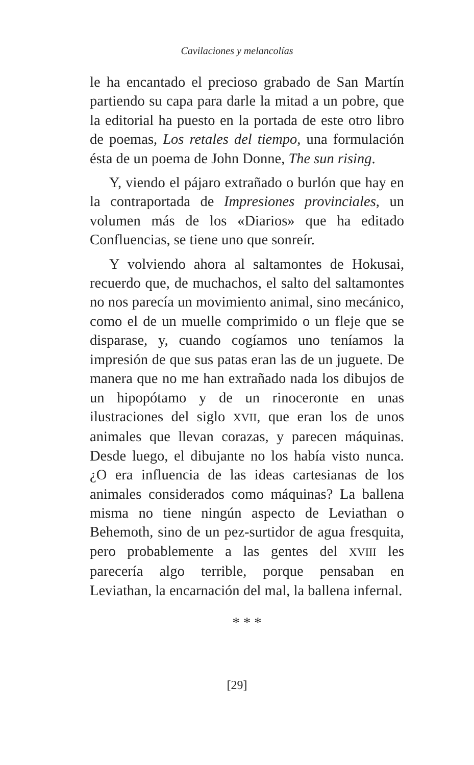Cavilaciones y melancolías
le ha encantado el precioso grabado de San Martín partiendo su capa para darle la mitad a un pobre, que la editorial ha puesto en la portada de este otro libro de poemas, Los retales del tiempo, una formulación ésta de un poema de John Donne, The sun rising.
Y, viendo el pájaro extrañado o burlón que hay en la contraportada de Impresiones provinciales, un volumen más de los «Diarios» que ha editado Confluencias, se tiene uno que sonreír.
Y volviendo ahora al saltamontes de Hokusai, recuerdo que, de muchachos, el salto del saltamontes no nos parecía un movimiento animal, sino mecánico, como el de un muelle comprimido o un fleje que se disparase, y, cuando cogíamos uno teníamos la impresión de que sus patas eran las de un juguete. De manera que no me han extrañado nada los dibujos de un hipopótamo y de un rinoceronte en unas ilustraciones del siglo XVII, que eran los de unos animales que llevan corazas, y parecen máquinas. Desde luego, el dibujante no los había visto nunca. ¿O era influencia de las ideas cartesianas de los animales considerados como máquinas? La ballena misma no tiene ningún aspecto de Leviathan o Behemoth, sino de un pez-surtidor de agua fresquita, pero probablemente a las gentes del XVIII les parecería algo terrible, porque pensaban en Leviathan, la encarnación del mal, la ballena infernal.
* * *
[29]